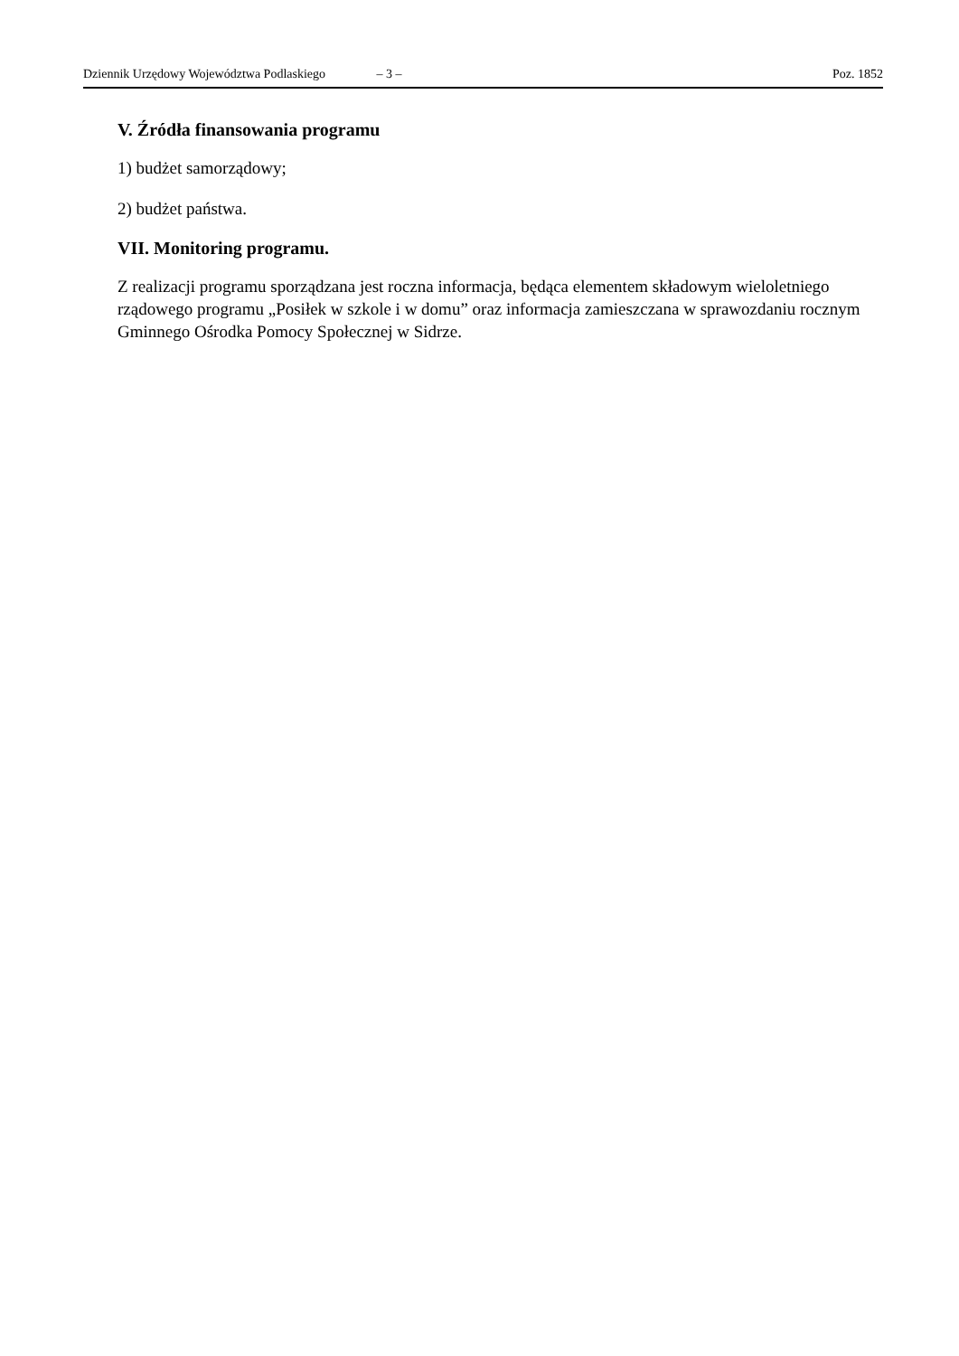Dziennik Urzędowy Województwa Podlaskiego – 3 – Poz. 1852
V. Źródła finansowania programu
1) budżet samorządowy;
2) budżet państwa.
VII. Monitoring programu.
Z realizacji programu sporządzana jest roczna informacja, będąca elementem składowym wieloletniego rządowego programu „Posiłek w szkole i w domu” oraz informacja zamieszczana w sprawozdaniu rocznym Gminnego Ośrodka Pomocy Społecznej w Sidrze.